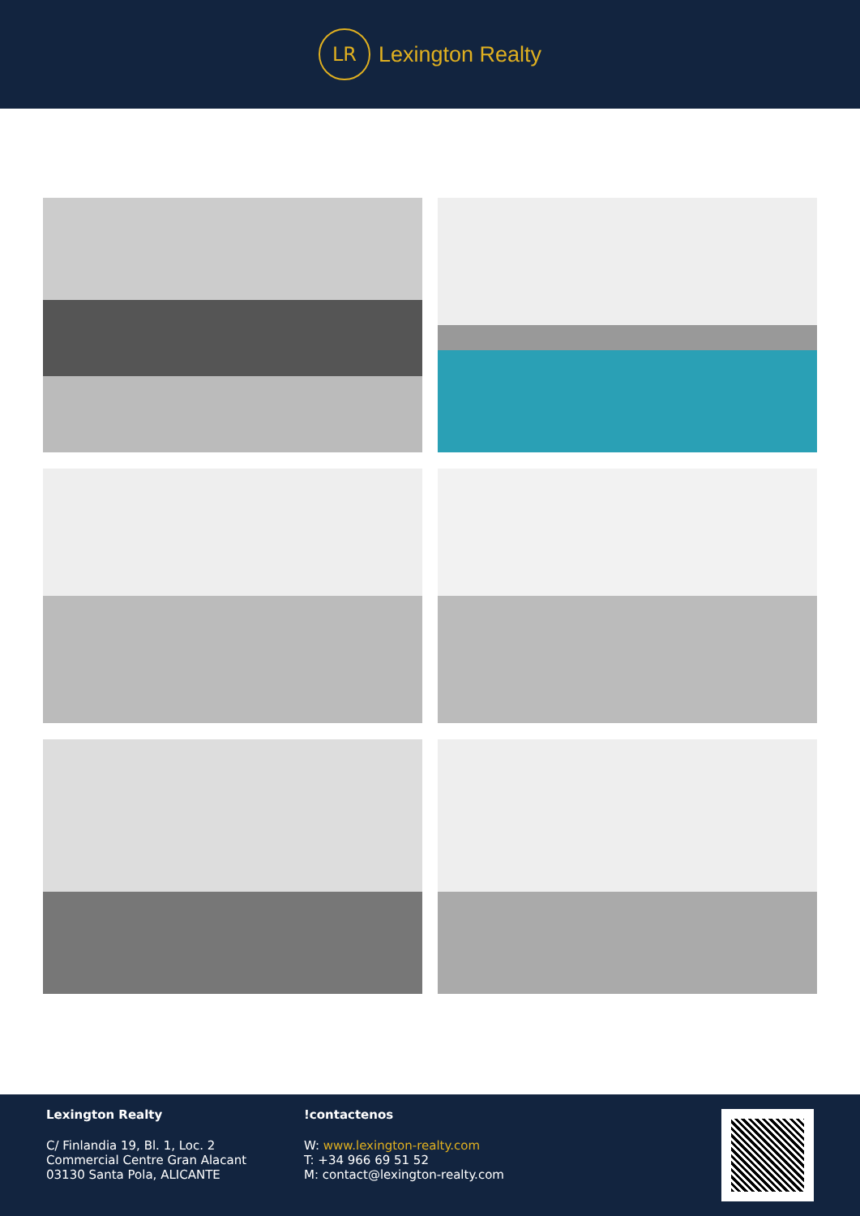LR
Lexington Realty
Lexington Realty
C/ Finlandia 19, Bl. 1, Loc. 2
Commercial Centre Gran Alacant
03130 Santa Pola, ALICANTE
!contactenos
W: www.lexington-realty.com
T: +34 966 69 51 52
M: contact@lexington-realty.com